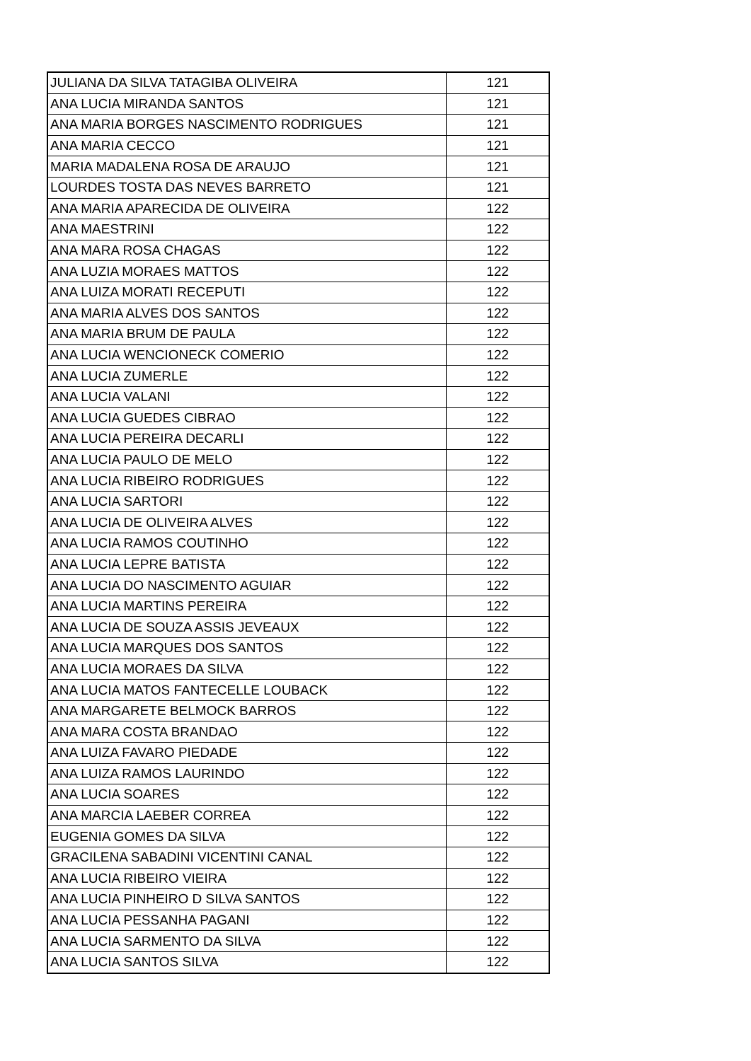| JULIANA DA SILVA TATAGIBA OLIVEIRA | 121 |
| ANA LUCIA MIRANDA SANTOS | 121 |
| ANA MARIA BORGES NASCIMENTO RODRIGUES | 121 |
| ANA MARIA CECCO | 121 |
| MARIA MADALENA ROSA DE ARAUJO | 121 |
| LOURDES TOSTA DAS NEVES BARRETO | 121 |
| ANA MARIA APARECIDA DE OLIVEIRA | 122 |
| ANA MAESTRINI | 122 |
| ANA MARA ROSA CHAGAS | 122 |
| ANA LUZIA MORAES MATTOS | 122 |
| ANA LUIZA MORATI RECEPUTI | 122 |
| ANA MARIA ALVES DOS SANTOS | 122 |
| ANA MARIA BRUM DE PAULA | 122 |
| ANA LUCIA WENCIONECK COMERIO | 122 |
| ANA LUCIA ZUMERLE | 122 |
| ANA LUCIA VALANI | 122 |
| ANA LUCIA GUEDES CIBRAO | 122 |
| ANA LUCIA PEREIRA DECARLI | 122 |
| ANA LUCIA PAULO DE MELO | 122 |
| ANA LUCIA RIBEIRO RODRIGUES | 122 |
| ANA LUCIA SARTORI | 122 |
| ANA LUCIA DE OLIVEIRA ALVES | 122 |
| ANA LUCIA RAMOS COUTINHO | 122 |
| ANA LUCIA LEPRE BATISTA | 122 |
| ANA LUCIA DO NASCIMENTO AGUIAR | 122 |
| ANA LUCIA MARTINS PEREIRA | 122 |
| ANA LUCIA DE SOUZA ASSIS JEVEAUX | 122 |
| ANA LUCIA MARQUES DOS SANTOS | 122 |
| ANA LUCIA MORAES DA SILVA | 122 |
| ANA LUCIA MATOS FANTECELLE LOUBACK | 122 |
| ANA MARGARETE BELMOCK BARROS | 122 |
| ANA MARA COSTA BRANDAO | 122 |
| ANA LUIZA FAVARO PIEDADE | 122 |
| ANA LUIZA RAMOS LAURINDO | 122 |
| ANA LUCIA SOARES | 122 |
| ANA MARCIA LAEBER CORREA | 122 |
| EUGENIA GOMES DA SILVA | 122 |
| GRACILENA SABADINI VICENTINI CANAL | 122 |
| ANA LUCIA RIBEIRO VIEIRA | 122 |
| ANA LUCIA PINHEIRO D SILVA SANTOS | 122 |
| ANA LUCIA PESSANHA PAGANI | 122 |
| ANA LUCIA SARMENTO DA SILVA | 122 |
| ANA LUCIA SANTOS SILVA | 122 |